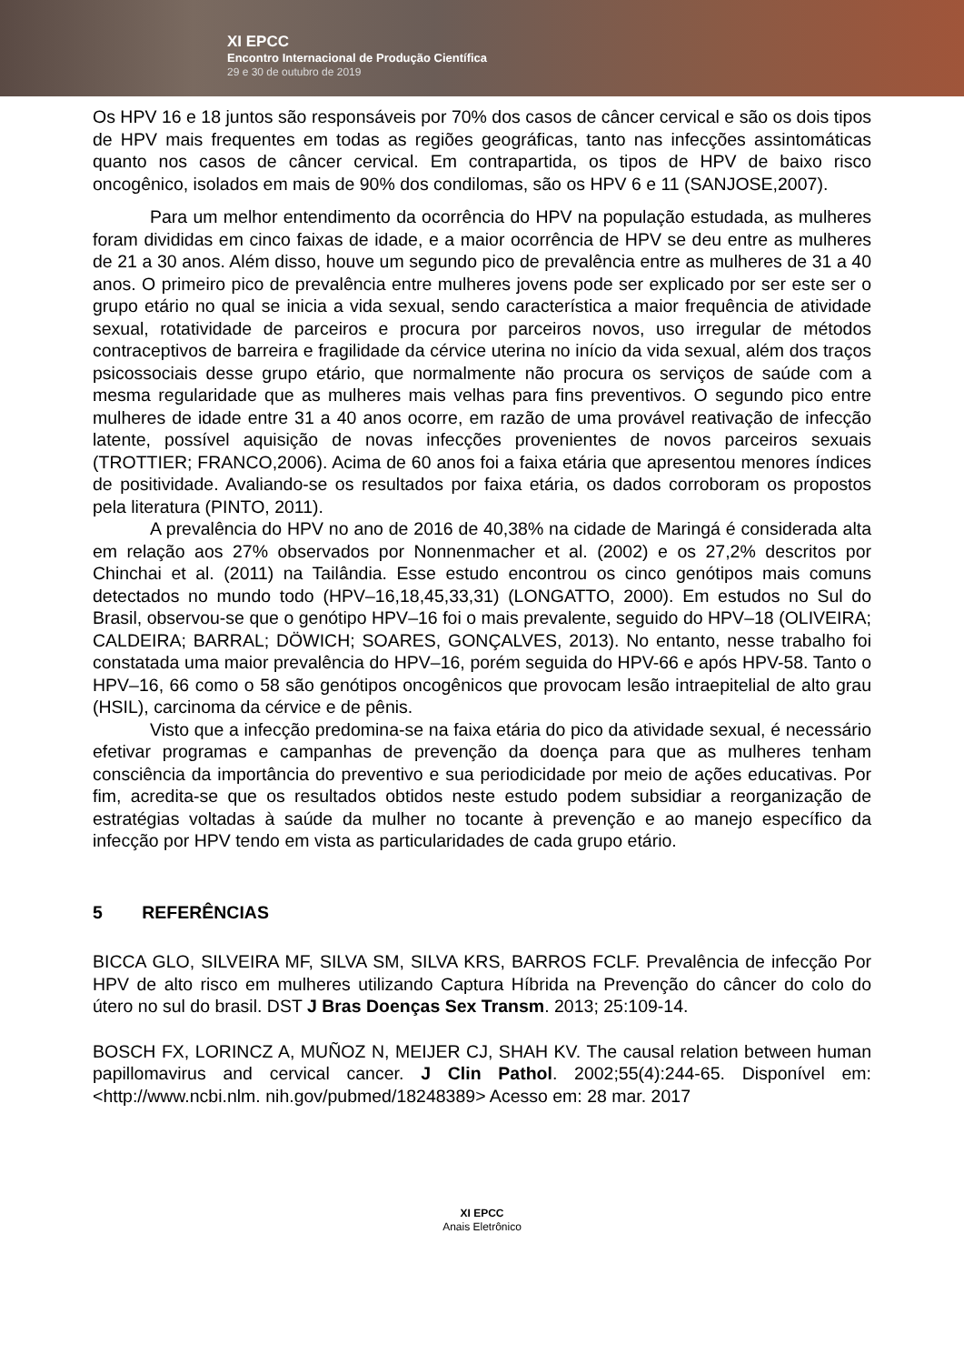XI EPCC
Encontro Internacional de Produção Científica
29 e 30 de outubro de 2019
Os HPV 16 e 18 juntos são responsáveis por 70% dos casos de câncer cervical e são os dois tipos de HPV mais frequentes em todas as regiões geográficas, tanto nas infecções assintomáticas quanto nos casos de câncer cervical. Em contrapartida, os tipos de HPV de baixo risco oncogênico, isolados em mais de 90% dos condilomas, são os HPV 6 e 11 (SANJOSE,2007).
Para um melhor entendimento da ocorrência do HPV na população estudada, as mulheres foram divididas em cinco faixas de idade, e a maior ocorrência de HPV se deu entre as mulheres de 21 a 30 anos. Além disso, houve um segundo pico de prevalência entre as mulheres de 31 a 40 anos. O primeiro pico de prevalência entre mulheres jovens pode ser explicado por ser este ser o grupo etário no qual se inicia a vida sexual, sendo característica a maior frequência de atividade sexual, rotatividade de parceiros e procura por parceiros novos, uso irregular de métodos contraceptivos de barreira e fragilidade da cérvice uterina no início da vida sexual, além dos traços psicossociais desse grupo etário, que normalmente não procura os serviços de saúde com a mesma regularidade que as mulheres mais velhas para fins preventivos. O segundo pico entre mulheres de idade entre 31 a 40 anos ocorre, em razão de uma provável reativação de infecção latente, possível aquisição de novas infecções provenientes de novos parceiros sexuais (TROTTIER; FRANCO,2006). Acima de 60 anos foi a faixa etária que apresentou menores índices de positividade. Avaliando-se os resultados por faixa etária, os dados corroboram os propostos pela literatura (PINTO, 2011).
A prevalência do HPV no ano de 2016 de 40,38% na cidade de Maringá é considerada alta em relação aos 27% observados por Nonnenmacher et al. (2002) e os 27,2% descritos por Chinchai et al. (2011) na Tailândia. Esse estudo encontrou os cinco genótipos mais comuns detectados no mundo todo (HPV–16,18,45,33,31) (LONGATTO, 2000). Em estudos no Sul do Brasil, observou-se que o genótipo HPV–16 foi o mais prevalente, seguido do HPV–18 (OLIVEIRA; CALDEIRA; BARRAL; DÖWICH; SOARES, GONÇALVES, 2013). No entanto, nesse trabalho foi constatada uma maior prevalência do HPV–16, porém seguida do HPV-66 e após HPV-58. Tanto o HPV–16, 66 como o 58 são genótipos oncogênicos que provocam lesão intraepitelial de alto grau (HSIL), carcinoma da cérvice e de pênis.
Visto que a infecção predomina-se na faixa etária do pico da atividade sexual, é necessário efetivar programas e campanhas de prevenção da doença para que as mulheres tenham consciência da importância do preventivo e sua periodicidade por meio de ações educativas. Por fim, acredita-se que os resultados obtidos neste estudo podem subsidiar a reorganização de estratégias voltadas à saúde da mulher no tocante à prevenção e ao manejo específico da infecção por HPV tendo em vista as particularidades de cada grupo etário.
5 REFERÊNCIAS
BICCA GLO, SILVEIRA MF, SILVA SM, SILVA KRS, BARROS FCLF. Prevalência de infecção Por HPV de alto risco em mulheres utilizando Captura Híbrida na Prevenção do câncer do colo do útero no sul do brasil. DST J Bras Doenças Sex Transm. 2013; 25:109-14.
BOSCH FX, LORINCZ A, MUÑOZ N, MEIJER CJ, SHAH KV. The causal relation between human papillomavirus and cervical cancer. J Clin Pathol. 2002;55(4):244-65. Disponível em: <http://www.ncbi.nlm. nih.gov/pubmed/18248389> Acesso em: 28 mar. 2017
XI EPCC
Anais Eletrônico